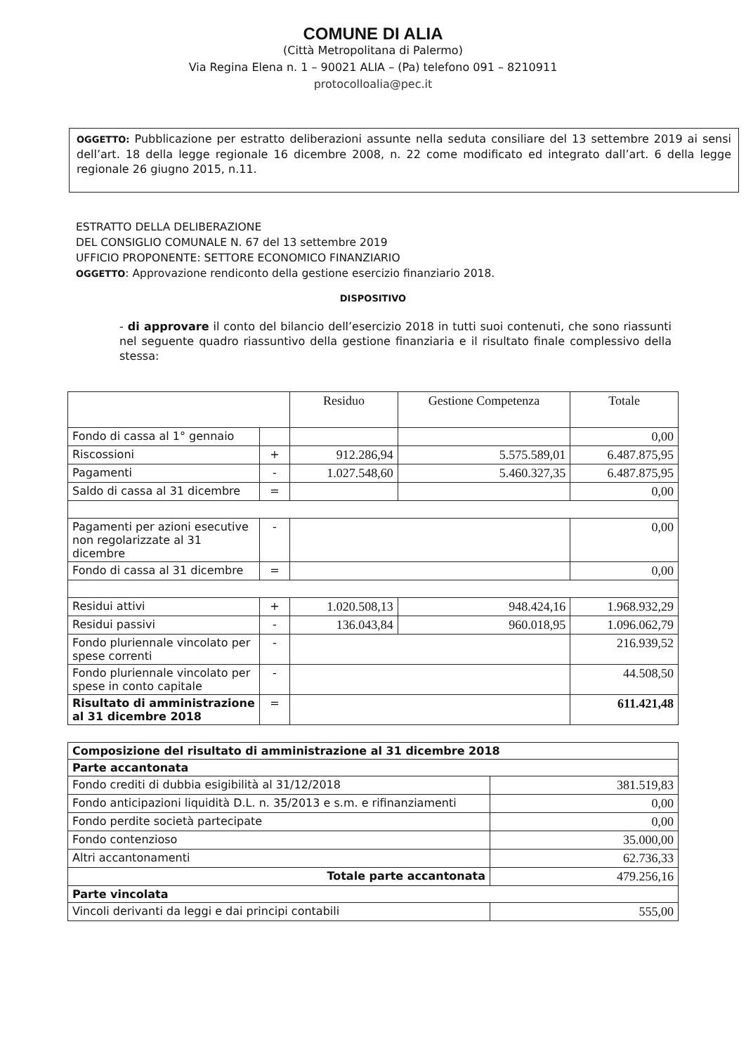COMUNE DI ALIA
(Città Metropolitana di Palermo)
Via Regina Elena n. 1 – 90021 ALIA – (Pa) telefono 091 – 8210911
protocolloalia@pec.it
OGGETTO: Pubblicazione per estratto deliberazioni assunte nella seduta consiliare del 13 settembre 2019 ai sensi dell’art. 18 della legge regionale 16 dicembre 2008, n. 22 come modificato ed integrato dall’art. 6 della legge regionale 26 giugno 2015, n.11.
ESTRATTO DELLA DELIBERAZIONE
DEL CONSIGLIO COMUNALE N. 67 del 13 settembre 2019
UFFICIO PROPONENTE: SETTORE ECONOMICO FINANZIARIO
OGGETTO: Approvazione rendiconto della gestione esercizio finanziario 2018.
DISPOSITIVO
- di approvare il conto del bilancio dell’esercizio 2018 in tutti suoi contenuti, che sono riassunti nel seguente quadro riassuntivo della gestione finanziaria e il risultato finale complessivo della stessa:
| | | Residuo | Gestione Competenza | Totale |
| --- | --- | --- | --- | --- |
| Fondo di cassa al 1° gennaio | | | | 0,00 |
| Riscossioni | + | 912.286,94 | 5.575.589,01 | 6.487.875,95 |
| Pagamenti | - | 1.027.548,60 | 5.460.327,35 | 6.487.875,95 |
| Saldo di cassa al 31 dicembre | = | | | 0,00 |
| Pagamenti per azioni esecutive non regolarizzate al 31 dicembre | - | | | 0,00 |
| Fondo di cassa al 31 dicembre | = | | | 0,00 |
| Residui attivi | + | 1.020.508,13 | 948.424,16 | 1.968.932,29 |
| Residui passivi | - | 136.043,84 | 960.018,95 | 1.096.062,79 |
| Fondo pluriennale vincolato per spese correnti | - | | | 216.939,52 |
| Fondo pluriennale vincolato per spese in conto capitale | - | | | 44.508,50 |
| Risultato di amministrazione al 31 dicembre 2018 | = | | | 611.421,48 |
| Composizione del risultato di amministrazione al 31 dicembre 2018 | |
| Parte accantonata | |
| Fondo crediti di dubbia esigibilità al 31/12/2018 | 381.519,83 |
| Fondo anticipazioni liquidità D.L. n. 35/2013 e s.m. e rifinanziamenti | 0,00 |
| Fondo perdite società partecipate | 0,00 |
| Fondo contenzioso | 35.000,00 |
| Altri accantonamenti | 62.736,33 |
| Totale parte accantonata | 479.256,16 |
| Parte vincolata | |
| Vincoli derivanti da leggi e dai principi contabili | 555,00 |